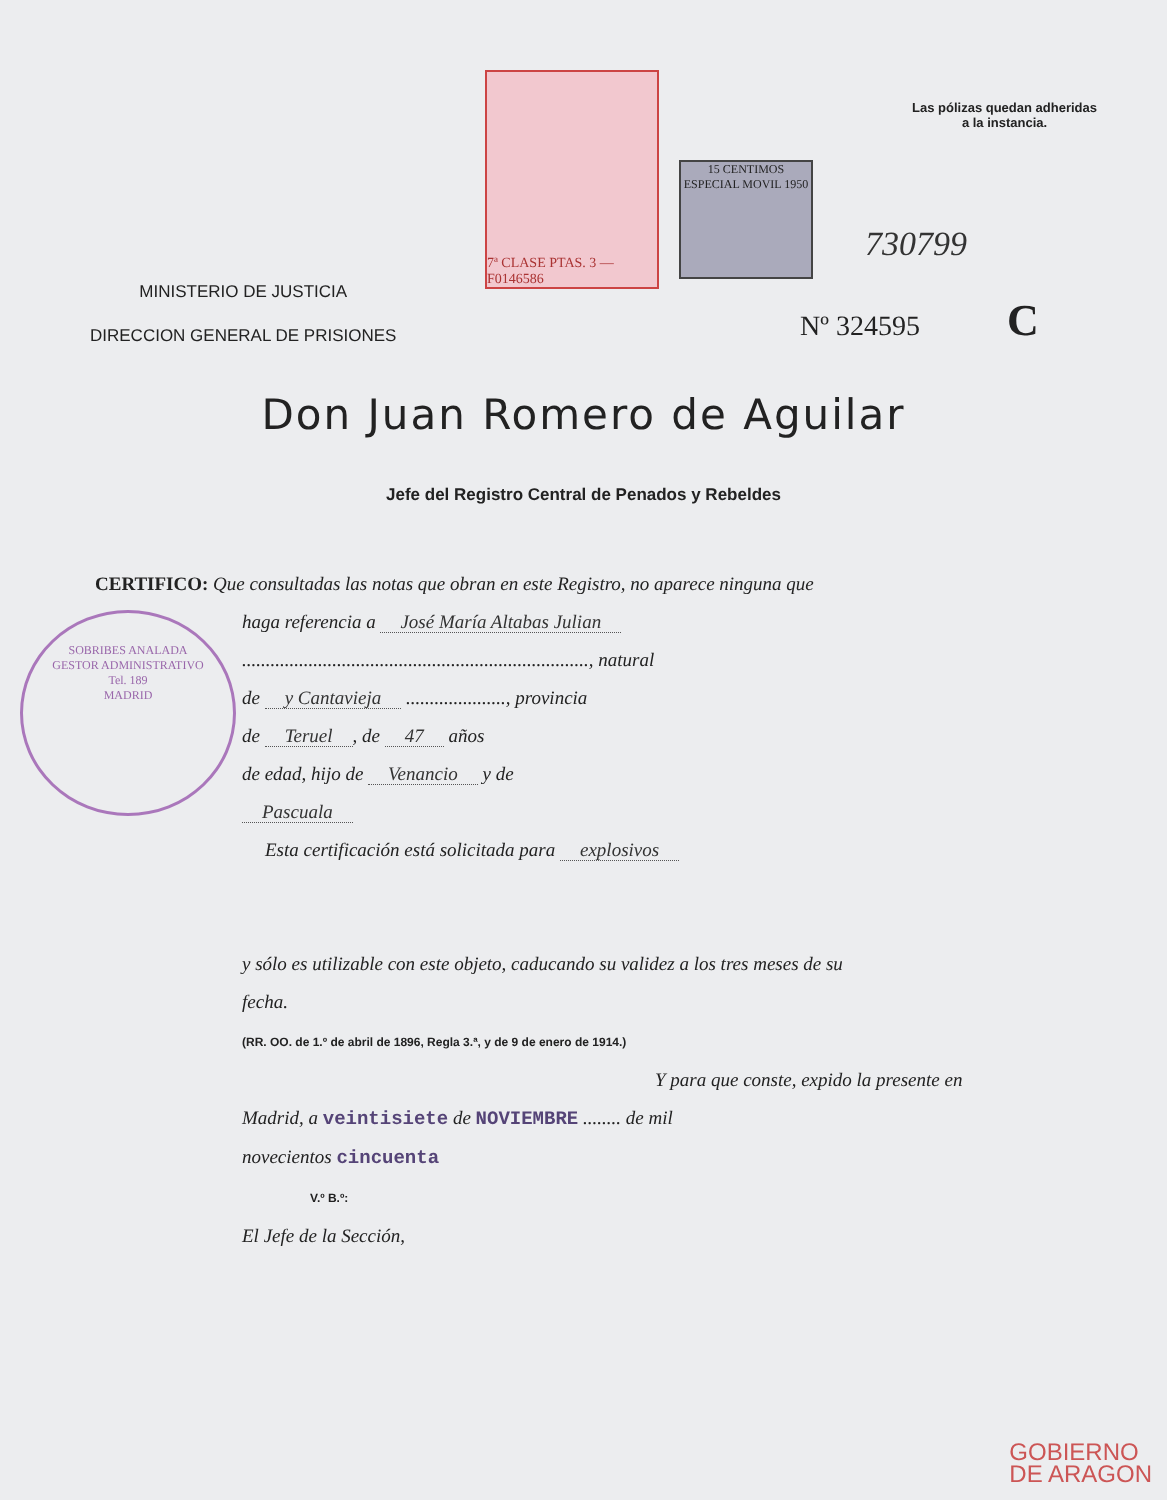Las pólizas quedan adheridas
a la instancia.
7ª CLASE PTAS. 3 — F0146586
15 CENTIMOS ESPECIAL MOVIL 1950
MINISTERIO DE JUSTICIA
DIRECCION GENERAL DE PRISIONES
730799
Nº 324595 C
Don Juan Romero de Aguilar
Jefe del Registro Central de Penados y Rebeldes
SOBRIBES ANALADA
GESTOR ADMINISTRATIVO
Tel. 189
MADRID
CERTIFICO: Que consultadas las notas que obran en este Registro, no aparece ninguna que
haga referencia a José María Altabas Julian
........................................................................., natural
de y Cantavieja ....................., provincia
de Teruel, de 47 años
de edad, hijo de Venancio y de
Pascuala
Esta certificación está solicitada para explosivos
y sólo es utilizable con este objeto, caducando su validez a los tres meses de su
fecha.
(RR. OO. de 1.º de abril de 1896, Regla 3.ª, y de 9 de enero de 1914.)
Y para que conste, expido la presente en
Madrid, a veintisiete de NOVIEMBRE ........ de mil
novecientos cincuenta
V.º B.º:
El Jefe de la Sección,
GOBIERNO
DE ARAGON